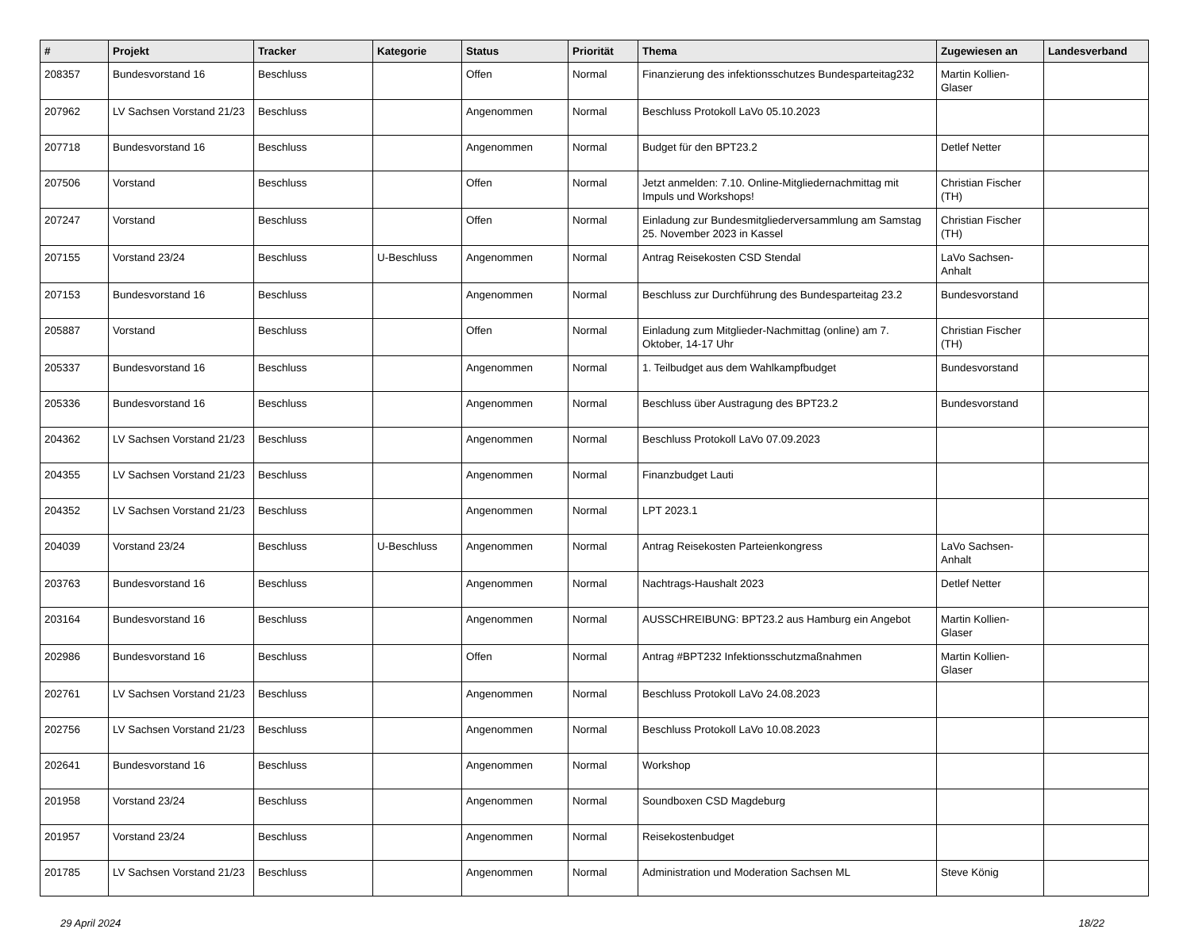| # | Projekt | Tracker | Kategorie | Status | Priorität | Thema | Zugewiesen an | Landesverband |
| --- | --- | --- | --- | --- | --- | --- | --- | --- |
| 208357 | Bundesvorstand 16 | Beschluss | | Offen | Normal | Finanzierung des infektionsschutzes Bundesparteitag232 | Martin Kollien-Glaser | |
| 207962 | LV Sachsen Vorstand 21/23 | Beschluss | | Angenommen | Normal | Beschluss Protokoll LaVo 05.10.2023 | | |
| 207718 | Bundesvorstand 16 | Beschluss | | Angenommen | Normal | Budget für den BPT23.2 | Detlef Netter | |
| 207506 | Vorstand | Beschluss | | Offen | Normal | Jetzt anmelden: 7.10. Online-Mitgliedernachmittag mit Impuls und Workshops! | Christian Fischer (TH) | |
| 207247 | Vorstand | Beschluss | | Offen | Normal | Einladung zur Bundesmitgliederversammlung am Samstag 25. November 2023 in Kassel | Christian Fischer (TH) | |
| 207155 | Vorstand 23/24 | Beschluss | U-Beschluss | Angenommen | Normal | Antrag Reisekosten CSD Stendal | LaVo Sachsen-Anhalt | |
| 207153 | Bundesvorstand 16 | Beschluss | | Angenommen | Normal | Beschluss zur Durchführung des Bundesparteitag 23.2 | Bundesvorstand | |
| 205887 | Vorstand | Beschluss | | Offen | Normal | Einladung zum Mitglieder-Nachmittag (online) am 7. Oktober, 14-17 Uhr | Christian Fischer (TH) | |
| 205337 | Bundesvorstand 16 | Beschluss | | Angenommen | Normal | 1. Teilbudget aus dem Wahlkampfbudget | Bundesvorstand | |
| 205336 | Bundesvorstand 16 | Beschluss | | Angenommen | Normal | Beschluss über Austragung des BPT23.2 | Bundesvorstand | |
| 204362 | LV Sachsen Vorstand 21/23 | Beschluss | | Angenommen | Normal | Beschluss Protokoll LaVo 07.09.2023 | | |
| 204355 | LV Sachsen Vorstand 21/23 | Beschluss | | Angenommen | Normal | Finanzbudget Lauti | | |
| 204352 | LV Sachsen Vorstand 21/23 | Beschluss | | Angenommen | Normal | LPT 2023.1 | | |
| 204039 | Vorstand 23/24 | Beschluss | U-Beschluss | Angenommen | Normal | Antrag Reisekosten Parteienkongress | LaVo Sachsen-Anhalt | |
| 203763 | Bundesvorstand 16 | Beschluss | | Angenommen | Normal | Nachtrags-Haushalt 2023 | Detlef Netter | |
| 203164 | Bundesvorstand 16 | Beschluss | | Angenommen | Normal | AUSSCHREIBUNG: BPT23.2 aus Hamburg ein Angebot | Martin Kollien-Glaser | |
| 202986 | Bundesvorstand 16 | Beschluss | | Offen | Normal | Antrag #BPT232 Infektionsschutzmaßnahmen | Martin Kollien-Glaser | |
| 202761 | LV Sachsen Vorstand 21/23 | Beschluss | | Angenommen | Normal | Beschluss Protokoll LaVo 24.08.2023 | | |
| 202756 | LV Sachsen Vorstand 21/23 | Beschluss | | Angenommen | Normal | Beschluss Protokoll LaVo 10.08.2023 | | |
| 202641 | Bundesvorstand 16 | Beschluss | | Angenommen | Normal | Workshop | | |
| 201958 | Vorstand 23/24 | Beschluss | | Angenommen | Normal | Soundboxen CSD Magdeburg | | |
| 201957 | Vorstand 23/24 | Beschluss | | Angenommen | Normal | Reisekostenbudget | | |
| 201785 | LV Sachsen Vorstand 21/23 | Beschluss | | Angenommen | Normal | Administration und Moderation Sachsen ML | Steve König | |
29 April 2024 18/22